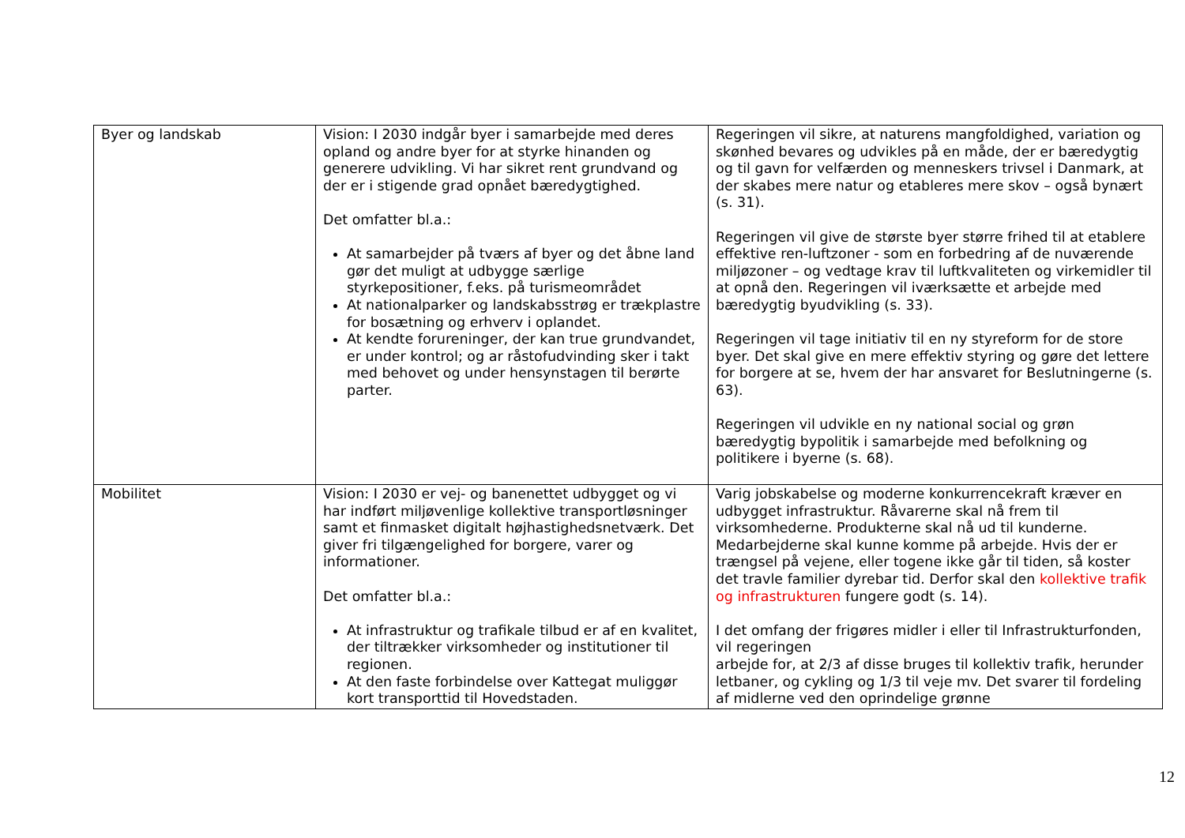| Byer og landskab | Vision: I 2030 indgår byer i samarbejde med deres opland og andre byer for at styrke hinanden og generere udvikling. Vi har sikret rent grundvand og der er i stigende grad opnået bæredygtighed. Det omfatter bl.a.: At samarbejder på tværs af byer og det åbne land gør det muligt at udbygge særlige styrkepositioner, f.eks. på turismeområdet At nationalparker og landskabsstrøg er trækplastre for bosætning og erhverv i oplandet. At kendte forureninger, der kan true grundvandet, er under kontrol; og ar råstofudvinding sker i takt med behovet og under hensynstagen til berørte parter. | Regeringen vil sikre, at naturens mangfoldighed, variation og skønhed bevares og udvikles på en måde, der er bæredygtig og til gavn for velfærden og menneskers trivsel i Danmark, at der skabes mere natur og etableres mere skov – også bynært (s. 31). Regeringen vil give de største byer større frihed til at etablere effektive ren-luftzoner - som en forbedring af de nuværende miljøzoner – og vedtage krav til luftkvaliteten og virkemidler til at opnå den. Regeringen vil iværksætte et arbejde med bæredygtig byudvikling (s. 33). Regeringen vil tage initiativ til en ny styreform for de store byer. Det skal give en mere effektiv styring og gøre det lettere for borgere at se, hvem der har ansvaret for Beslutningerne (s. 63). Regeringen vil udvikle en ny national social og grøn bæredygtig bypolitik i samarbejde med befolkning og politikere i byerne (s. 68). |
| Mobilitet | Vision: I 2030 er vej- og banenettet udbygget og vi har indført miljøvenlige kollektive transportløsninger samt et finmasket digitalt højhastighedsnetværk. Det giver fri tilgængelighed for borgere, varer og informationer. Det omfatter bl.a.: At infrastruktur og trafikale tilbud er af en kvalitet, der tiltrækker virksomheder og institutioner til regionen. At den faste forbindelse over Kattegat muliggør kort transporttid til Hovedstaden. | Varig jobskabelse og moderne konkurrencekraft kræver en udbygget infrastruktur. Råvarerne skal nå frem til virksomhederne. Produkterne skal nå ud til kunderne. Medarbejderne skal kunne komme på arbejde. Hvis der er trængsel på vejene, eller togene ikke går til tiden, så koster det travle familier dyrebar tid. Derfor skal den kollektive trafik og infrastrukturen fungere godt (s. 14). I det omfang der frigøres midler i eller til Infrastrukturfonden, vil regeringen arbejde for, at 2/3 af disse bruges til kollektiv trafik, herunder letbaner, og cykling og 1/3 til veje mv. Det svarer til fordeling af midlerne ved den oprindelige grønne |
12